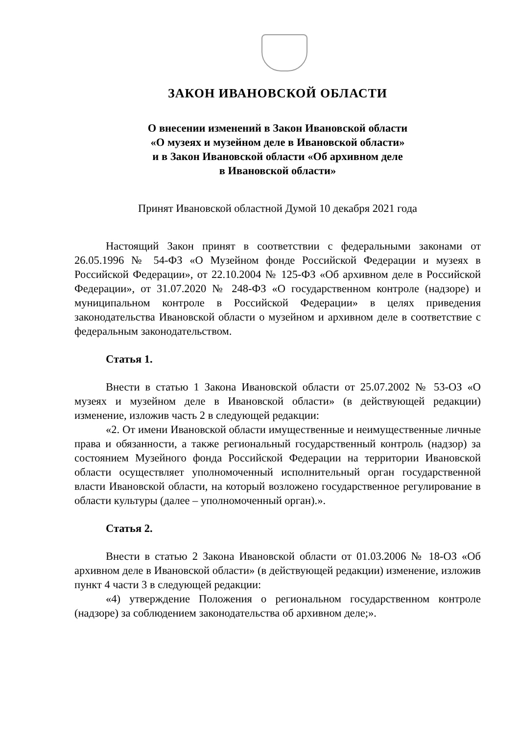ЗАКОН ИВАНОВСКОЙ ОБЛАСТИ
О внесении изменений в Закон Ивановской области
«О музеях и музейном деле в Ивановской области»
и в Закон Ивановской области «Об архивном деле
в Ивановской области»
Принят Ивановской областной Думой 10 декабря 2021 года
Настоящий Закон принят в соответствии с федеральными законами от 26.05.1996 № 54-ФЗ «О Музейном фонде Российской Федерации и музеях в Российской Федерации», от 22.10.2004 № 125-ФЗ «Об архивном деле в Российской Федерации», от 31.07.2020 № 248-ФЗ «О государственном контроле (надзоре) и муниципальном контроле в Российской Федерации» в целях приведения законодательства Ивановской области о музейном и архивном деле в соответствие с федеральным законодательством.
Статья 1.
Внести в статью 1 Закона Ивановской области от 25.07.2002 № 53-ОЗ «О музеях и музейном деле в Ивановской области» (в действующей редакции) изменение, изложив часть 2 в следующей редакции:
«2. От имени Ивановской области имущественные и неимущественные личные права и обязанности, а также региональный государственный контроль (надзор) за состоянием Музейного фонда Российской Федерации на территории Ивановской области осуществляет уполномоченный исполнительный орган государственной власти Ивановской области, на который возложено государственное регулирование в области культуры (далее – уполномоченный орган).».
Статья 2.
Внести в статью 2 Закона Ивановской области от 01.03.2006 № 18-ОЗ «Об архивном деле в Ивановской области» (в действующей редакции) изменение, изложив пункт 4 части 3 в следующей редакции:
«4) утверждение Положения о региональном государственном контроле (надзоре) за соблюдением законодательства об архивном деле;».